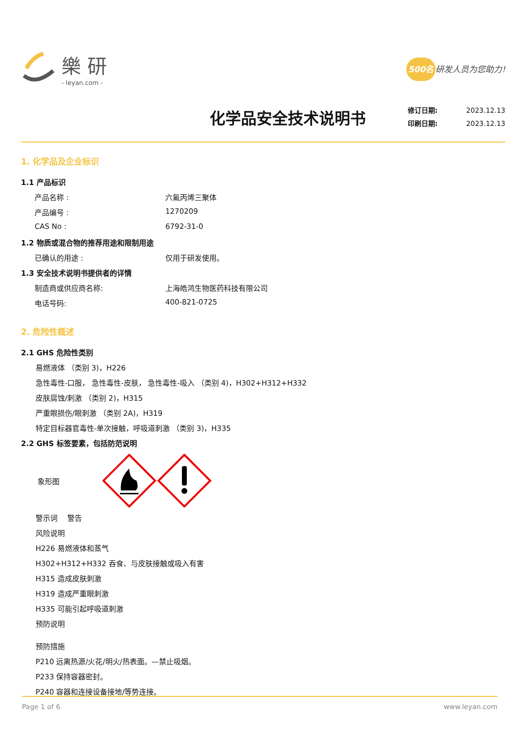樂 研
- leyan.com -
500名 研发人员为您助力!
化学品安全技术说明书
修订日期: 2023.12.13
印刷日期: 2023.12.13
1. 化学品及企业标识
1.1 产品标识
产品名称 : 六氟丙烯三聚体
产品编号 : 1270209
CAS No : 6792-31-0
1.2 物质或混合物的推荐用途和限制用途
已确认的用途 : 仅用于研发使用。
1.3 安全技术说明书提供者的详情
制造商或供应商名称: 上海皓鸿生物医药科技有限公司
电话号码: 400-821-0725
2. 危险性概述
2.1 GHS 危险性类别
易燃液体 （类别 3)，H226
急性毒性-口服， 急性毒性-皮肤， 急性毒性-吸入 （类别 4)，H302+H312+H332
皮肤腐蚀/刺激 （类别 2)，H315
严重眼损伤/眼刺激 （类别 2A)，H319
特定目标器官毒性-单次接触，呼吸道刺激 （类别 3)，H335
2.2 GHS 标签要素，包括防范说明
象形图
警示词　 警告
风险说明
H226 易燃液体和蒸气
H302+H312+H332 吞食、与皮肤接触或吸入有害
H315 造成皮肤刺激
H319 造成严重眼刺激
H335 可能引起呼吸道刺激
预防说明
预防措施
P210 远离热源/火花/明火/热表面。—禁止吸烟。
P233 保持容器密封。
P240 容器和连接设备接地/等势连接。
Page 1 of 6 www.leyan.com